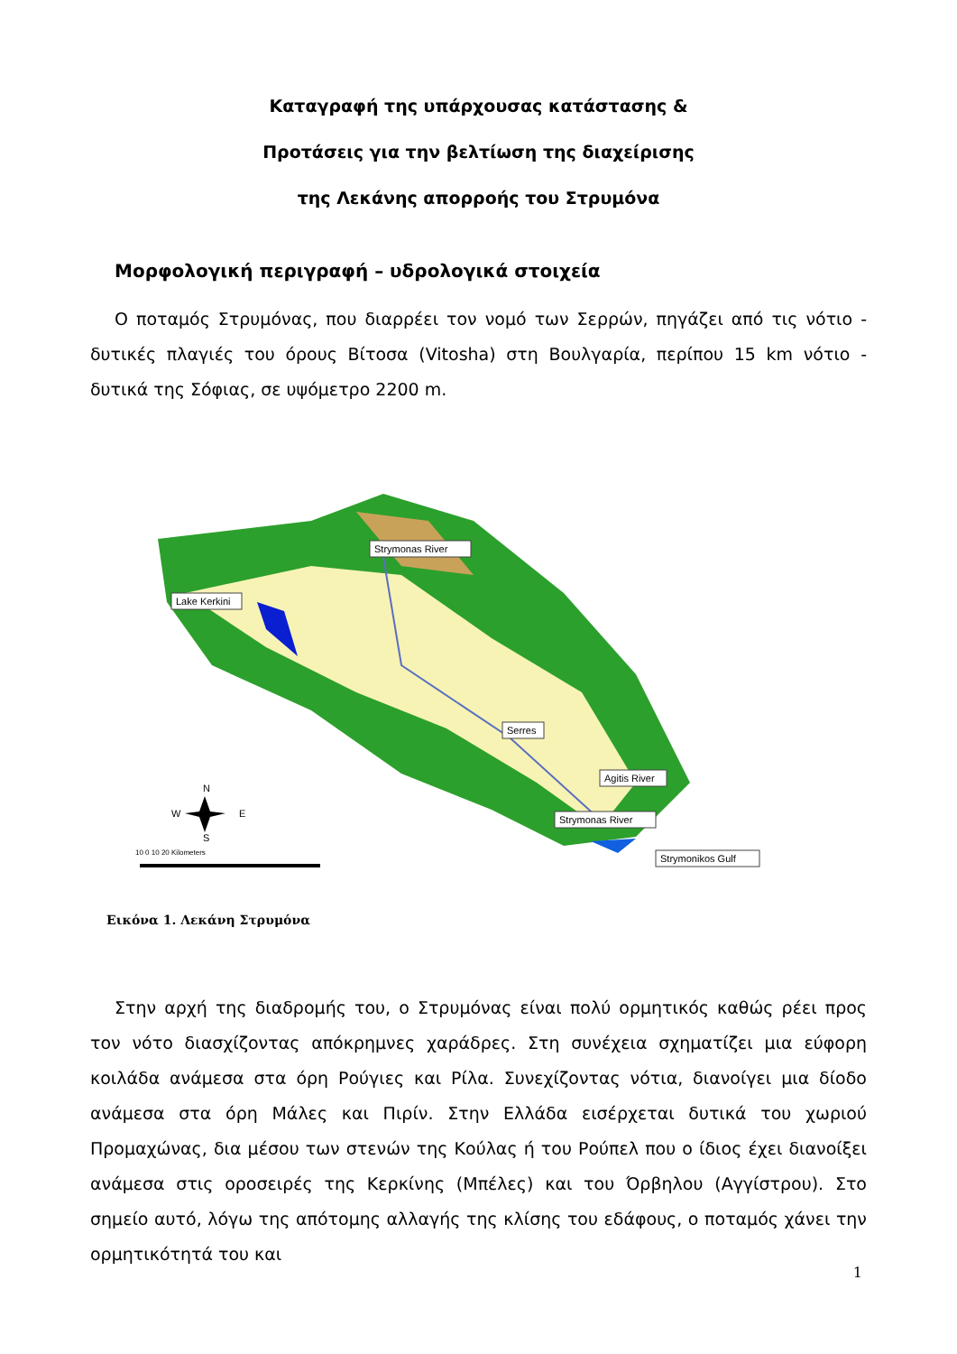Καταγραφή της υπάρχουσας κατάστασης &
Προτάσεις για την βελτίωση της διαχείρισης
της Λεκάνης απορροής του Στρυμόνα
Μορφολογική περιγραφή – υδρολογικά στοιχεία
Ο ποταμός Στρυμόνας, που διαρρέει τον νομό των Σερρών, πηγάζει από τις νότιο - δυτικές πλαγιές του όρους Βίτοσα (Vitosha) στη Βουλγαρία, περίπου 15 km νότιο - δυτικά της Σόφιας, σε υψόμετρο 2200 m.
Strymonas River
Lake Kerkini
Serres
Agitis River
Strymonas River
Strymonikos Gulf
N
W
E
S
10 0 10 20 Kilometers
Εικόνα 1. Λεκάνη Στρυμόνα
Στην αρχή της διαδρομής του, ο Στρυμόνας είναι πολύ ορμητικός καθώς ρέει προς τον νότο διασχίζοντας απόκρημνες χαράδρες. Στη συνέχεια σχηματίζει μια εύφορη κοιλάδα ανάμεσα στα όρη Ρούγιες και Ρίλα. Συνεχίζοντας νότια, διανοίγει μια δίοδο ανάμεσα στα όρη Μάλες και Πιρίν. Στην Ελλάδα εισέρχεται δυτικά του χωριού Προμαχώνας, δια μέσου των στενών της Κούλας ή του Ρούπελ που ο ίδιος έχει διανοίξει ανάμεσα στις οροσειρές της Κερκίνης (Μπέλες) και του Όρβηλου (Αγγίστρου). Στο σημείο αυτό, λόγω της απότομης αλλαγής της κλίσης του εδάφους, ο ποταμός χάνει την ορμητικότητά του και
1